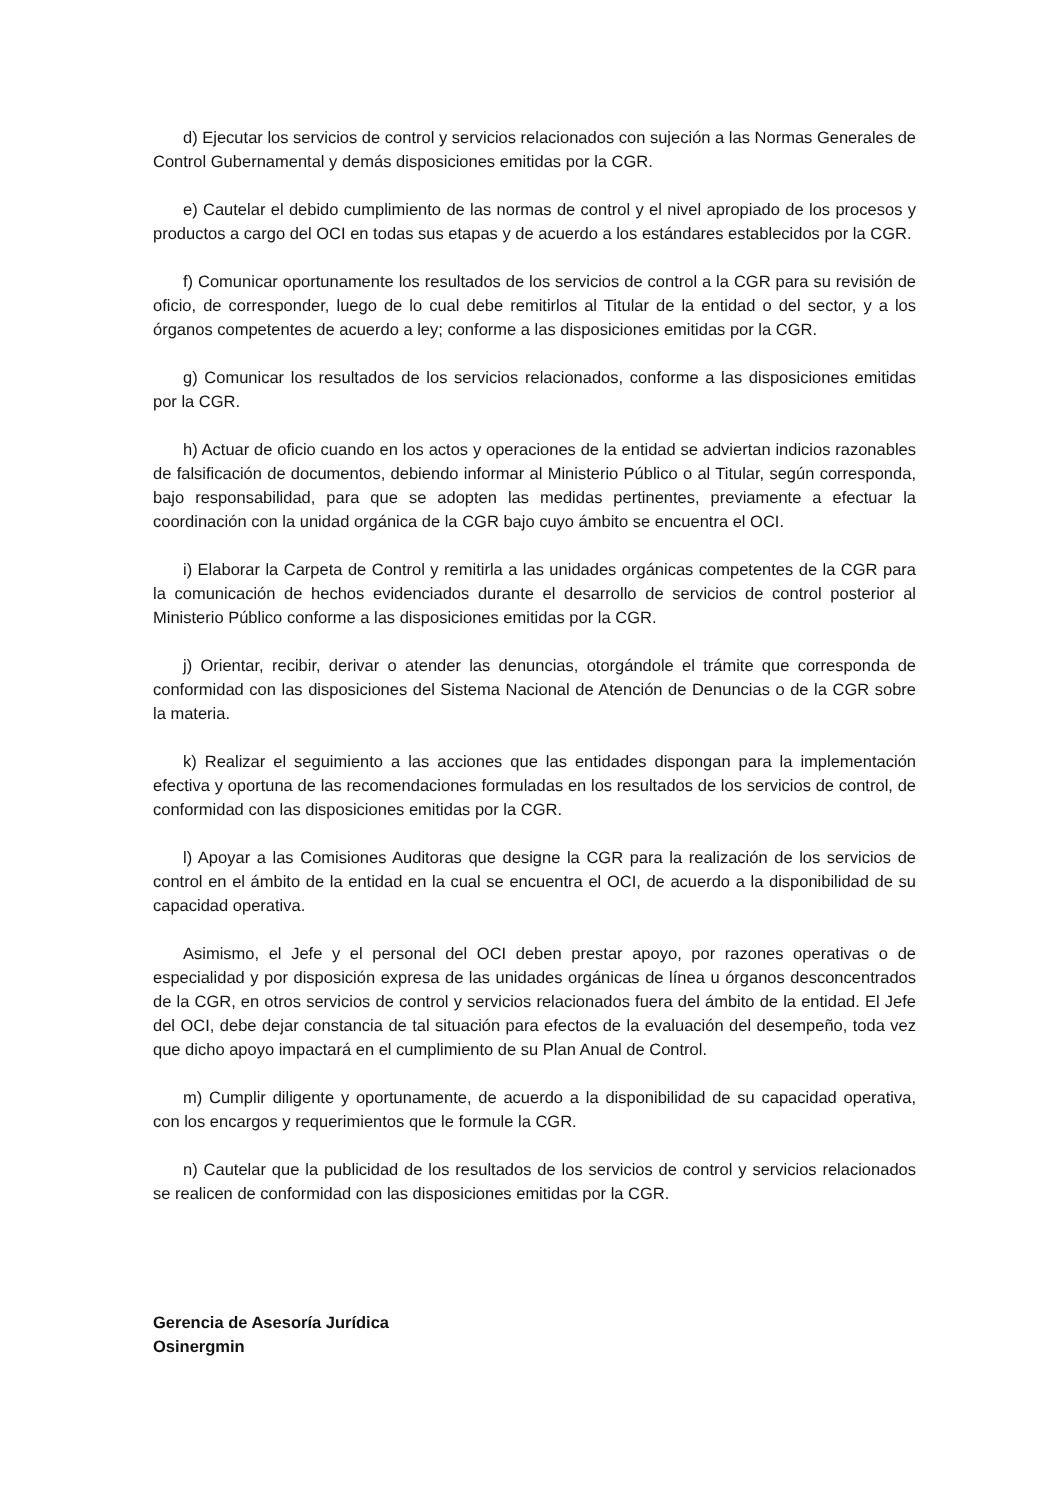d) Ejecutar los servicios de control y servicios relacionados con sujeción a las Normas Generales de Control Gubernamental y demás disposiciones emitidas por la CGR.
e) Cautelar el debido cumplimiento de las normas de control y el nivel apropiado de los procesos y productos a cargo del OCI en todas sus etapas y de acuerdo a los estándares establecidos por la CGR.
f) Comunicar oportunamente los resultados de los servicios de control a la CGR para su revisión de oficio, de corresponder, luego de lo cual debe remitirlos al Titular de la entidad o del sector, y a los órganos competentes de acuerdo a ley; conforme a las disposiciones emitidas por la CGR.
g) Comunicar los resultados de los servicios relacionados, conforme a las disposiciones emitidas por la CGR.
h) Actuar de oficio cuando en los actos y operaciones de la entidad se adviertan indicios razonables de falsificación de documentos, debiendo informar al Ministerio Público o al Titular, según corresponda, bajo responsabilidad, para que se adopten las medidas pertinentes, previamente a efectuar la coordinación con la unidad orgánica de la CGR bajo cuyo ámbito se encuentra el OCI.
i) Elaborar la Carpeta de Control y remitirla a las unidades orgánicas competentes de la CGR para la comunicación de hechos evidenciados durante el desarrollo de servicios de control posterior al Ministerio Público conforme a las disposiciones emitidas por la CGR.
j) Orientar, recibir, derivar o atender las denuncias, otorgándole el trámite que corresponda de conformidad con las disposiciones del Sistema Nacional de Atención de Denuncias o de la CGR sobre la materia.
k) Realizar el seguimiento a las acciones que las entidades dispongan para la implementación efectiva y oportuna de las recomendaciones formuladas en los resultados de los servicios de control, de conformidad con las disposiciones emitidas por la CGR.
l) Apoyar a las Comisiones Auditoras que designe la CGR para la realización de los servicios de control en el ámbito de la entidad en la cual se encuentra el OCI, de acuerdo a la disponibilidad de su capacidad operativa.
Asimismo, el Jefe y el personal del OCI deben prestar apoyo, por razones operativas o de especialidad y por disposición expresa de las unidades orgánicas de línea u órganos desconcentrados de la CGR, en otros servicios de control y servicios relacionados fuera del ámbito de la entidad. El Jefe del OCI, debe dejar constancia de tal situación para efectos de la evaluación del desempeño, toda vez que dicho apoyo impactará en el cumplimiento de su Plan Anual de Control.
m) Cumplir diligente y oportunamente, de acuerdo a la disponibilidad de su capacidad operativa, con los encargos y requerimientos que le formule la CGR.
n) Cautelar que la publicidad de los resultados de los servicios de control y servicios relacionados se realicen de conformidad con las disposiciones emitidas por la CGR.
Gerencia de Asesoría Jurídica
Osinergmin